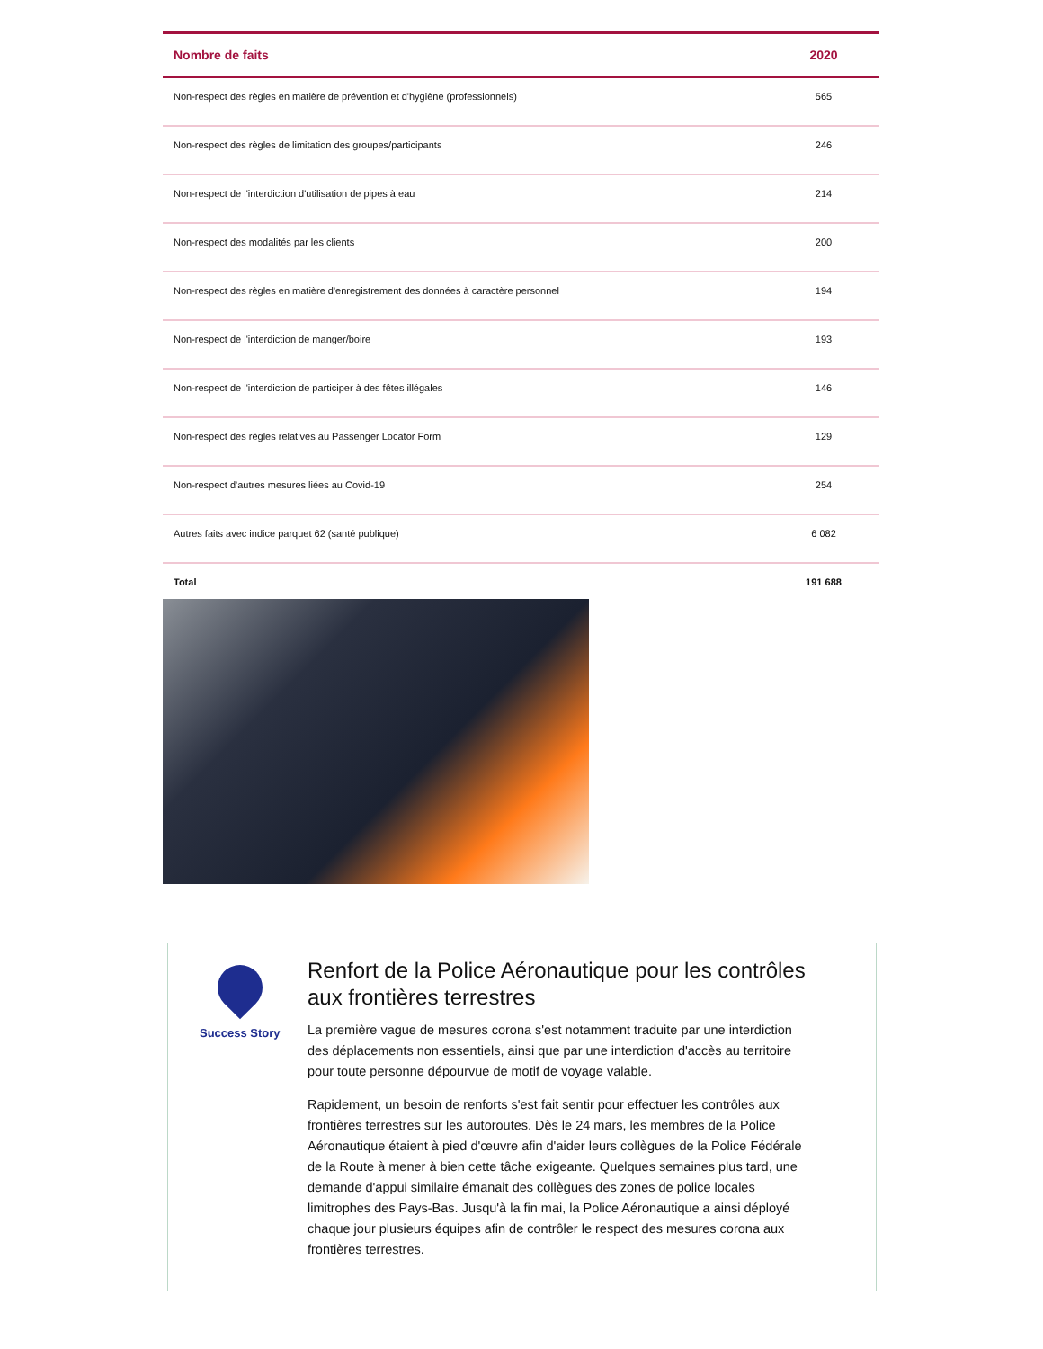| Nombre de faits | 2020 |
| --- | --- |
| Non-respect des règles en matière de prévention et d'hygiène (professionnels) | 565 |
| Non-respect des règles de limitation des groupes/participants | 246 |
| Non-respect de l'interdiction d'utilisation de pipes à eau | 214 |
| Non-respect des modalités par les clients | 200 |
| Non-respect des règles en matière d'enregistrement des données à caractère personnel | 194 |
| Non-respect de l'interdiction de manger/boire | 193 |
| Non-respect de l'interdiction de participer à des fêtes illégales | 146 |
| Non-respect des règles relatives au Passenger Locator Form | 129 |
| Non-respect d'autres mesures liées au Covid-19 | 254 |
| Autres faits avec indice parquet 62 (santé publique) | 6 082 |
| Total | 191 688 |
Success Story
Renfort de la Police Aéronautique pour les contrôles aux frontières terrestres
La première vague de mesures corona s'est notamment traduite par une interdiction des déplacements non essentiels, ainsi que par une interdiction d'accès au territoire pour toute personne dépourvue de motif de voyage valable.
Rapidement, un besoin de renforts s'est fait sentir pour effectuer les contrôles aux frontières terrestres sur les autoroutes. Dès le 24 mars, les membres de la Police Aéronautique étaient à pied d'œuvre afin d'aider leurs collègues de la Police Fédérale de la Route à mener à bien cette tâche exigeante. Quelques semaines plus tard, une demande d'appui similaire émanait des collègues des zones de police locales limitrophes des Pays-Bas. Jusqu'à la fin mai, la Police Aéronautique a ainsi déployé chaque jour plusieurs équipes afin de contrôler le respect des mesures corona aux frontières terrestres.